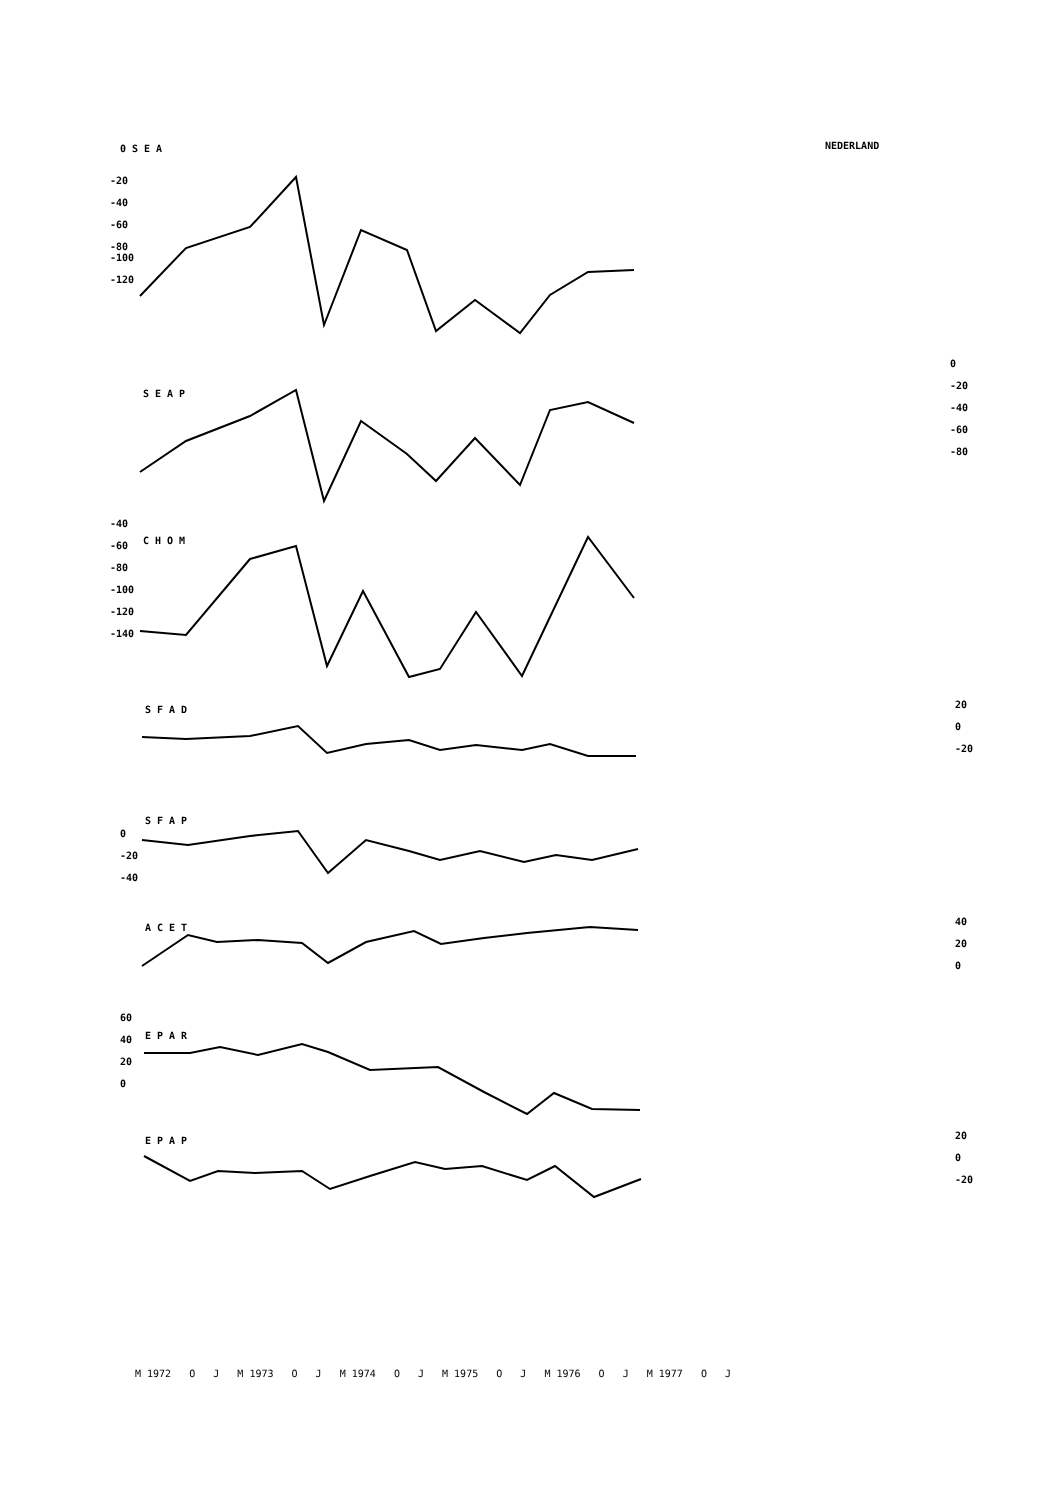0 S E A NEDERLAND
-20
-40
-60
-80
-100
-120
S E A P
0
-20
-40
-60
-80
-40
-60
-80
-100
-120
-140
C H O M
S F A D
20
0
-20
S F A P
0
-20
-40
A C E T
40
20
0
60
40
20
0
E P A R
E P A P
20
0
-20
M 1972 O J M 1973 O J M 1974 O J M 1975 O J M 1976 O J M 1977 O J